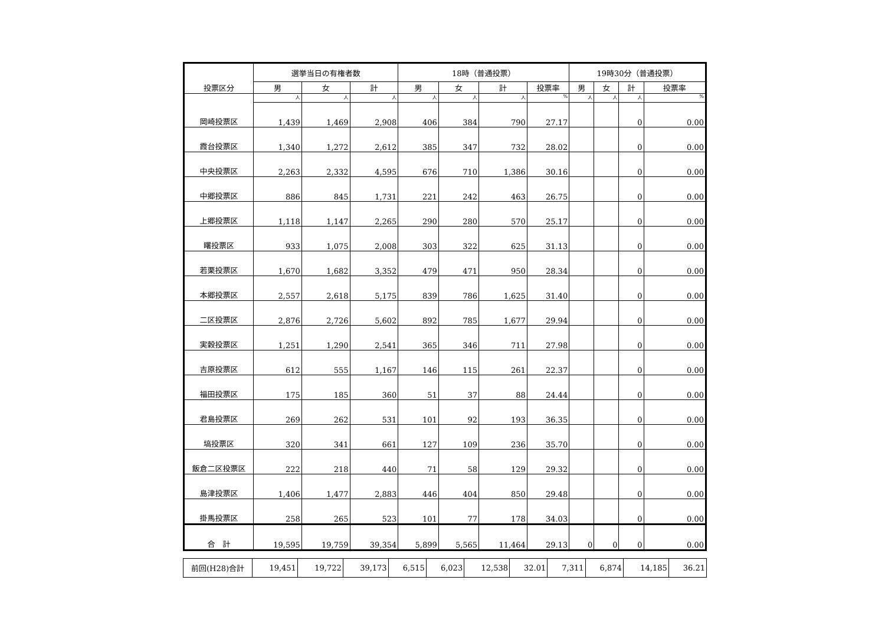| 投票区分 | 選挙当日の有権者数 | | | 18時（普通投票） | | | | 19時30分（普通投票） | | | |
| --- | --- | --- | --- | --- | --- | --- | --- | --- | --- | --- | --- |
| | 男 | 女 | 計 | 男 | 女 | 計 | 投票率 | 男 | 女 | 計 | 投票率 |
| 岡崎投票区 | 人 | 人 | 人 | 人 | 人 | 人 | % | 人 | 人 | 人 | % |
| | 1,439 | 1,469 | 2,908 | 406 | 384 | 790 | 27.17 | | | 0 | 0.00 |
| 霞台投票区 | 1,340 | 1,272 | 2,612 | 385 | 347 | 732 | 28.02 | | | 0 | 0.00 |
| 中央投票区 | 2,263 | 2,332 | 4,595 | 676 | 710 | 1,386 | 30.16 | | | 0 | 0.00 |
| 中郷投票区 | 886 | 845 | 1,731 | 221 | 242 | 463 | 26.75 | | | 0 | 0.00 |
| 上郷投票区 | 1,118 | 1,147 | 2,265 | 290 | 280 | 570 | 25.17 | | | 0 | 0.00 |
| 曙投票区 | 933 | 1,075 | 2,008 | 303 | 322 | 625 | 31.13 | | | 0 | 0.00 |
| 若栗投票区 | 1,670 | 1,682 | 3,352 | 479 | 471 | 950 | 28.34 | | | 0 | 0.00 |
| 本郷投票区 | 2,557 | 2,618 | 5,175 | 839 | 786 | 1,625 | 31.40 | | | 0 | 0.00 |
| 二区投票区 | 2,876 | 2,726 | 5,602 | 892 | 785 | 1,677 | 29.94 | | | 0 | 0.00 |
| 実穀投票区 | 1,251 | 1,290 | 2,541 | 365 | 346 | 711 | 27.98 | | | 0 | 0.00 |
| 吉原投票区 | 612 | 555 | 1,167 | 146 | 115 | 261 | 22.37 | | | 0 | 0.00 |
| 福田投票区 | 175 | 185 | 360 | 51 | 37 | 88 | 24.44 | | | 0 | 0.00 |
| 君島投票区 | 269 | 262 | 531 | 101 | 92 | 193 | 36.35 | | | 0 | 0.00 |
| 塙投票区 | 320 | 341 | 661 | 127 | 109 | 236 | 35.70 | | | 0 | 0.00 |
| 飯倉二区投票区 | 222 | 218 | 440 | 71 | 58 | 129 | 29.32 | | | 0 | 0.00 |
| 島津投票区 | 1,406 | 1,477 | 2,883 | 446 | 404 | 850 | 29.48 | | | 0 | 0.00 |
| 掛馬投票区 | 258 | 265 | 523 | 101 | 77 | 178 | 34.03 | | | 0 | 0.00 |
| 合 計 | 19,595 | 19,759 | 39,354 | 5,899 | 5,565 | 11,464 | 29.13 | 0 | 0 | 0 | 0.00 |
| 前回(H28)合計 | 19,451 | 19,722 | 39,173 | 6,515 | 6,023 | 12,538 | 32.01 | 7,311 | 6,874 | 14,185 | 36.21 |